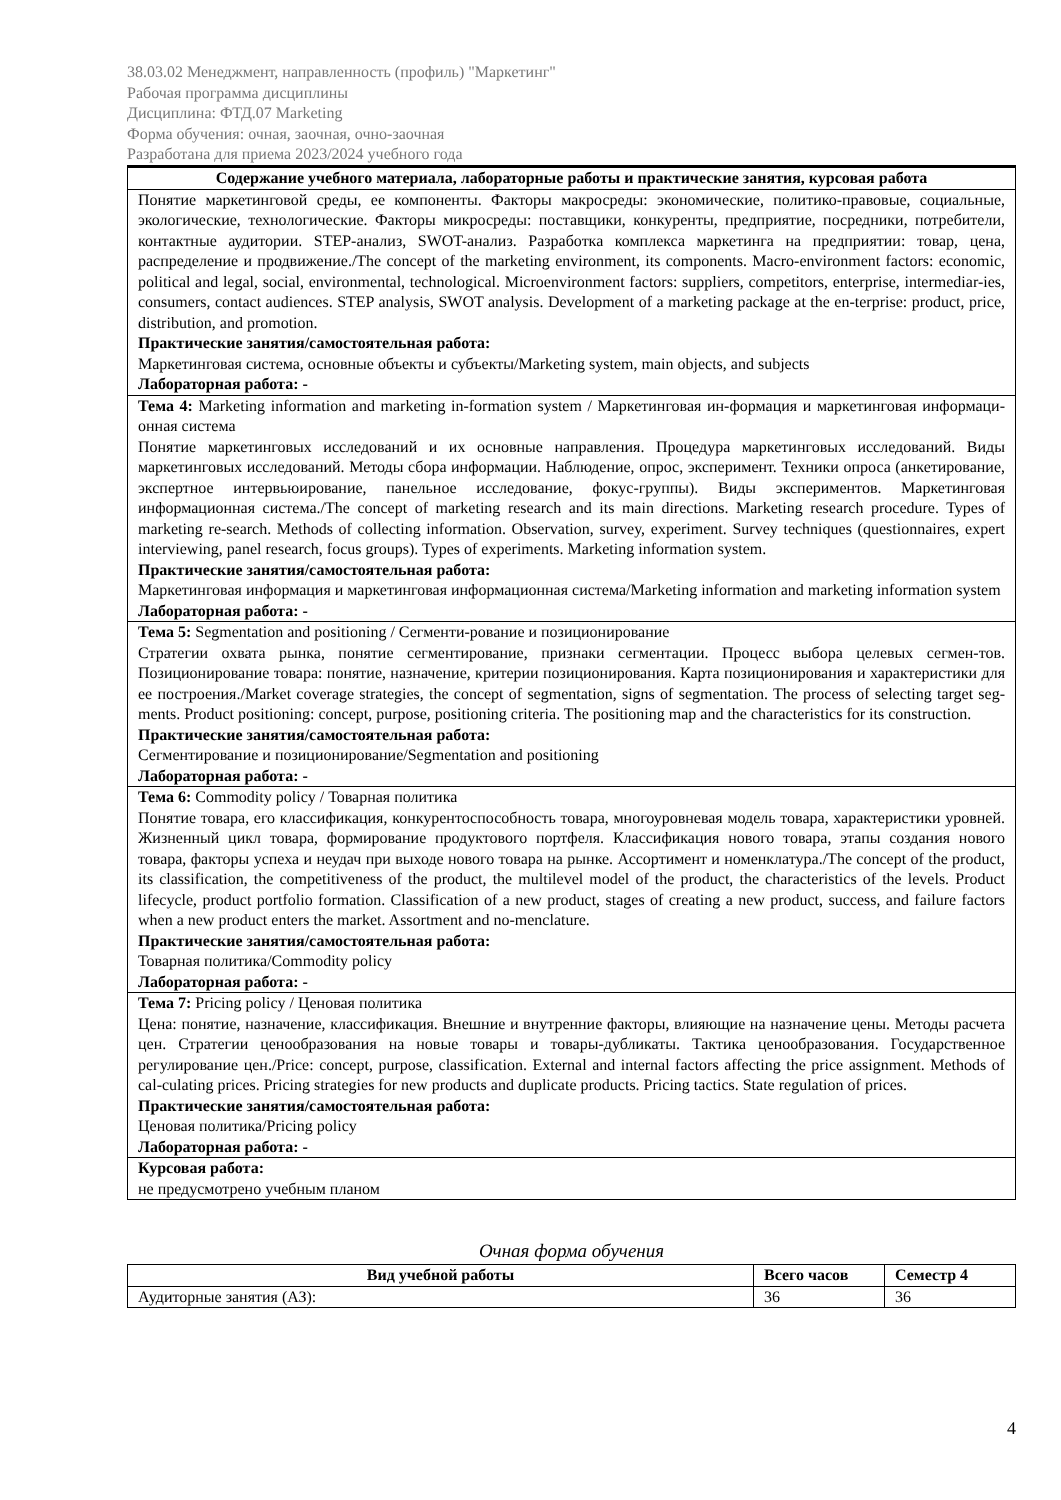38.03.02 Менеджмент, направленность (профиль) "Маркетинг"
Рабочая программа дисциплины
Дисциплина: ФТД.07 Marketing
Форма обучения: очная, заочная, очно-заочная
Разработана для приема 2023/2024 учебного года
| Содержание учебного материала, лабораторные работы и практические занятия, курсовая работа |
| --- |
| Понятие маркетинговой среды, ее компоненты. Факторы макросреды: экономические, политико-правовые, социальные, экологические, технологические. Факторы микросреды: поставщики, конкуренты, предприятие, посредники, потребители, контактные аудитории. STEP-анализ, SWOT-анализ. Разработка комплекса маркетинга на предприятии: товар, цена, распределение и продвижение./The concept of the marketing environment, its components. Macro-environment factors: economic, political and legal, social, environmental, technological. Microenvironment factors: suppliers, competitors, enterprise, intermediar-ies, consumers, contact audiences. STEP analysis, SWOT analysis. Development of a marketing package at the en-terprise: product, price, distribution, and promotion. Практические занятия/самостоятельная работа: Маркетинговая система, основные объекты и субъекты/Marketing system, main objects, and subjects Лабораторная работа: - |
| Тема 4: Marketing information and marketing in-formation system / Маркетинговая ин-формация и маркетинговая информаци-онная система Понятие маркетинговых исследований и их основные направления. Процедура маркетинговых исследований. Виды маркетинговых исследований. Методы сбора информации. Наблюдение, опрос, эксперимент. Техники опроса (анкетирование, экспертное интервьюирование, панельное исследование, фокус-группы). Виды экспериментов. Маркетинговая информационная система./The concept of marketing research and its main directions. Marketing research procedure. Types of marketing re-search. Methods of collecting information. Observation, survey, experiment. Survey techniques (questionnaires, expert interviewing, panel research, focus groups). Types of experiments. Marketing information system. Практические занятия/самостоятельная работа: Маркетинговая информация и маркетинговая информационная система/Marketing information and marketing information system Лабораторная работа: - |
| Тема 5: Segmentation and positioning / Сегменти-рование и позиционирование Стратегии охвата рынка, понятие сегментирование, признаки сегментации. Процесс выбора целевых сегмен-тов. Позиционирование товара: понятие, назначение, критерии позиционирования. Карта позиционирования и характеристики для ее построения./Market coverage strategies, the concept of segmentation, signs of segmentation. The process of selecting target seg-ments. Product positioning: concept, purpose, positioning criteria. The positioning map and the characteristics for its construction. Практические занятия/самостоятельная работа: Сегментирование и позиционирование/Segmentation and positioning Лабораторная работа: - |
| Тема 6: Commodity policy / Товарная политика Понятие товара, его классификация, конкурентоспособность товара, многоуровневая модель товара, характеристики уровней. Жизненный цикл товара, формирование продуктового портфеля. Классификация нового товара, этапы создания нового товара, факторы успеха и неудач при выходе нового товара на рынке. Ассортимент и номенклатура./The concept of the product, its classification, the competitiveness of the product, the multilevel model of the product, the characteristics of the levels. Product lifecycle, product portfolio formation. Classification of a new product, stages of creating a new product, success, and failure factors when a new product enters the market. Assortment and no-menclature. Практические занятия/самостоятельная работа: Товарная политика/Commodity policy Лабораторная работа: - |
| Тема 7: Pricing policy / Ценовая политика Цена: понятие, назначение, классификация. Внешние и внутренние факторы, влияющие на назначение цены. Методы расчета цен. Стратегии ценообразования на новые товары и товары-дубликаты. Тактика ценообразования. Государственное регулирование цен./Price: concept, purpose, classification. External and internal factors affecting the price assignment. Methods of cal-culating prices. Pricing strategies for new products and duplicate products. Pricing tactics. State regulation of prices. Практические занятия/самостоятельная работа: Ценовая политика/Pricing policy Лабораторная работа: - |
| Курсовая работа: не предусмотрено учебным планом |
Очная форма обучения
| Вид учебной работы | Всего часов | Семестр 4 |
| --- | --- | --- |
| Аудиторные занятия (АЗ): | 36 | 36 |
4